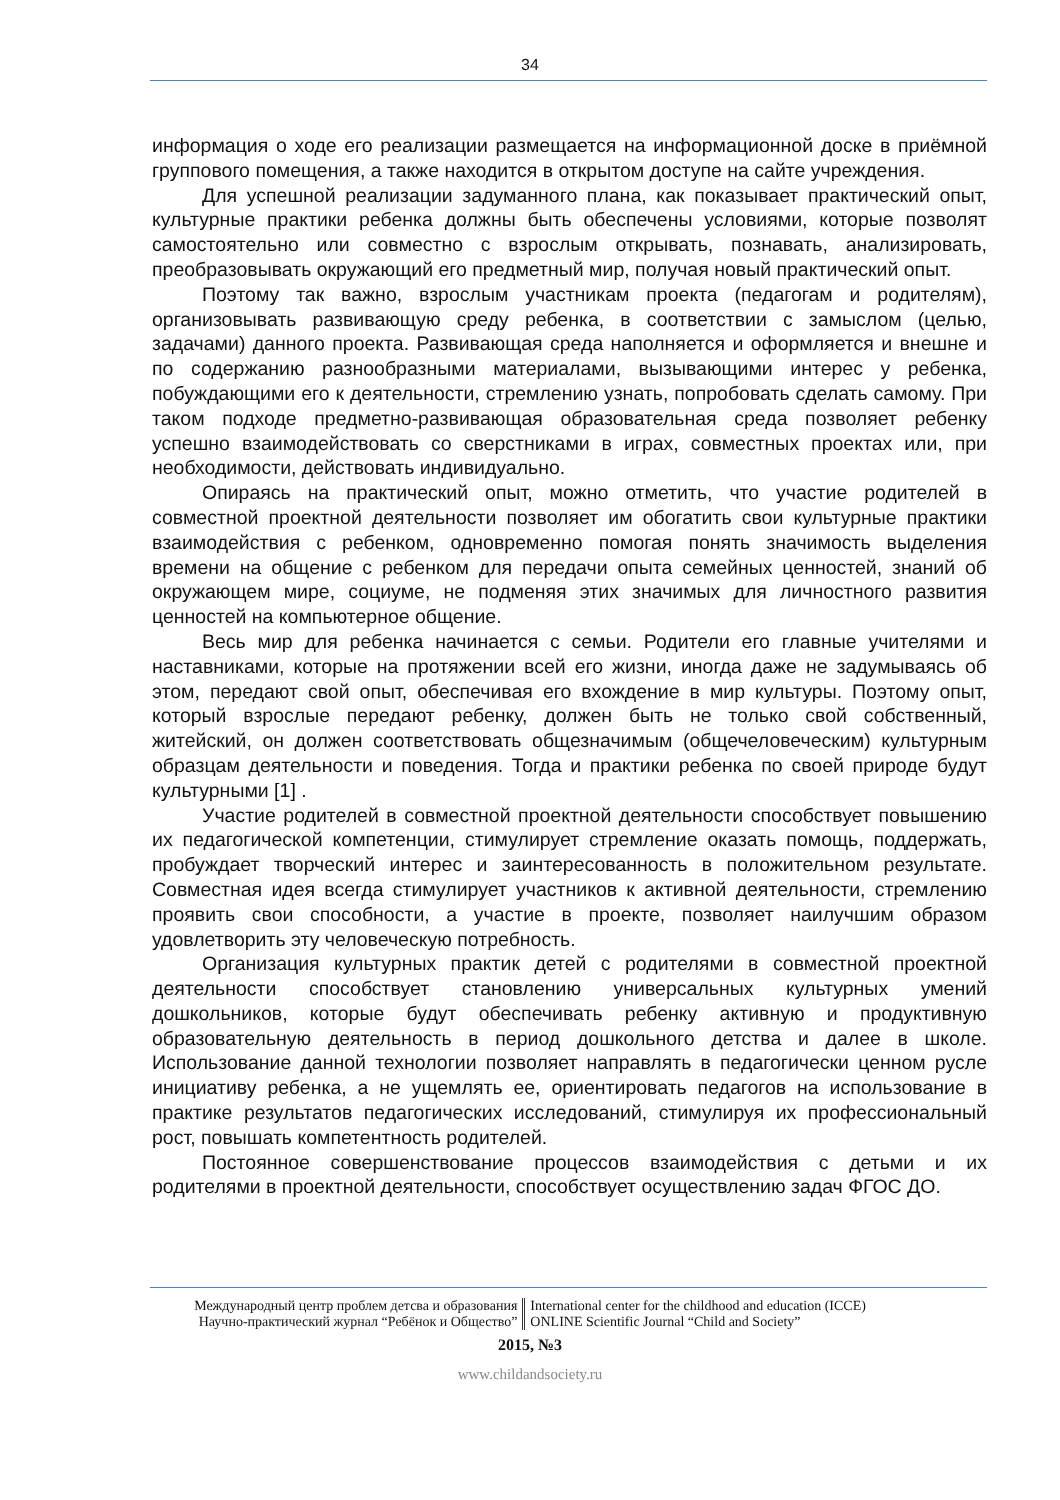34
информация о ходе его реализации размещается на информационной доске в приёмной группового помещения, а также находится в открытом доступе на сайте учреждения.
Для успешной реализации задуманного плана, как показывает практический опыт, культурные практики ребенка должны быть обеспечены условиями, которые позволят самостоятельно или совместно с взрослым открывать, познавать, анализировать, преобразовывать окружающий его предметный мир, получая новый практический опыт.
Поэтому так важно, взрослым участникам проекта (педагогам и родителям), организовывать развивающую среду ребенка, в соответствии с замыслом (целью, задачами) данного проекта. Развивающая среда наполняется и оформляется и внешне и по содержанию разнообразными материалами, вызывающими интерес у ребенка, побуждающими его к деятельности, стремлению узнать, попробовать сделать самому. При таком подходе предметно-развивающая образовательная среда позволяет ребенку успешно взаимодействовать со сверстниками в играх, совместных проектах или, при необходимости, действовать индивидуально.
Опираясь на практический опыт, можно отметить, что участие родителей в совместной проектной деятельности позволяет им обогатить свои культурные практики взаимодействия с ребенком, одновременно помогая понять значимость выделения времени на общение с ребенком для передачи опыта семейных ценностей, знаний об окружающем мире, социуме, не подменяя этих значимых для личностного развития ценностей на компьютерное общение.
Весь мир для ребенка начинается с семьи. Родители его главные учителями и наставниками, которые на протяжении всей его жизни, иногда даже не задумываясь об этом, передают свой опыт, обеспечивая его вхождение в мир культуры. Поэтому опыт, который взрослые передают ребенку, должен быть не только свой собственный, житейский, он должен соответствовать общезначимым (общечеловеческим) культурным образцам деятельности и поведения. Тогда и практики ребенка по своей природе будут культурными [1] .
Участие родителей в совместной проектной деятельности способствует повышению их педагогической компетенции, стимулирует стремление оказать помощь, поддержать, пробуждает творческий интерес и заинтересованность в положительном результате. Совместная идея всегда стимулирует участников к активной деятельности, стремлению проявить свои способности, а участие в проекте, позволяет наилучшим образом удовлетворить эту человеческую потребность.
Организация культурных практик детей с родителями в совместной проектной деятельности способствует становлению универсальных культурных умений дошкольников, которые будут обеспечивать ребенку активную и продуктивную образовательную деятельность в период дошкольного детства и далее в школе. Использование данной технологии позволяет направлять в педагогически ценном русле инициативу ребенка, а не ущемлять ее, ориентировать педагогов на использование в практике результатов педагогических исследований, стимулируя их профессиональный рост, повышать компетентность родителей.
Постоянное совершенствование процессов взаимодействия с детьми и их родителями в проектной деятельности, способствует осуществлению задач ФГОС ДО.
Международный центр проблем детсва и образования
Научно-практический журнал “Ребёнок и Общество”
International center for the childhood and education (ICCE)
ONLINE Scientific Journal “Child and Society”
2015, №3
www.childandsociety.ru